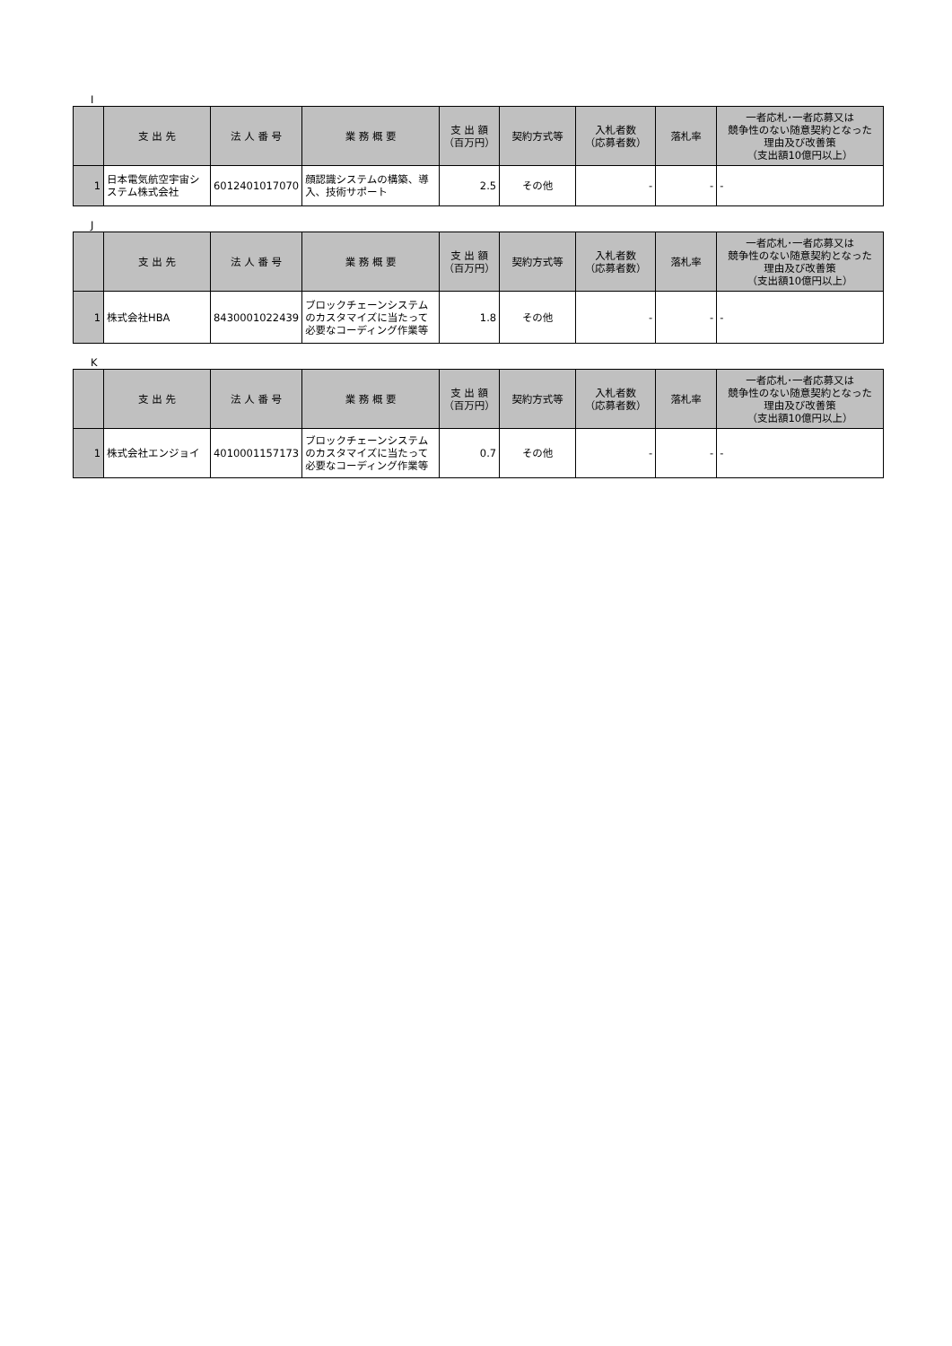I
| | 支 出 先 | 法 人 番 号 | 業 務 概 要 | 支 出 額 （百万円） | 契約方式等 | 入札者数 （応募者数） | 落札率 | 一者応札･一者応募又は 競争性のない随意契約となった 理由及び改善策 （支出額10億円以上） |
| --- | --- | --- | --- | --- | --- | --- | --- | --- |
| 1 | 日本電気航空宇宙システム株式会社 | 6012401017070 | 顔認識システムの構築、導入、技術サポート | 2.5 | その他 | - | - | - |
J
| | 支 出 先 | 法 人 番 号 | 業 務 概 要 | 支 出 額 （百万円） | 契約方式等 | 入札者数 （応募者数） | 落札率 | 一者応札･一者応募又は 競争性のない随意契約となった 理由及び改善策 （支出額10億円以上） |
| --- | --- | --- | --- | --- | --- | --- | --- | --- |
| 1 | 株式会社HBA | 8430001022439 | ブロックチェーンシステムのカスタマイズに当たって必要なコーディング作業等 | 1.8 | その他 | - | - | - |
K
| | 支 出 先 | 法 人 番 号 | 業 務 概 要 | 支 出 額 （百万円） | 契約方式等 | 入札者数 （応募者数） | 落札率 | 一者応札･一者応募又は 競争性のない随意契約となった 理由及び改善策 （支出額10億円以上） |
| --- | --- | --- | --- | --- | --- | --- | --- | --- |
| 1 | 株式会社エンジョイ | 4010001157173 | ブロックチェーンシステムのカスタマイズに当たって必要なコーディング作業等 | 0.7 | その他 | - | - | - |